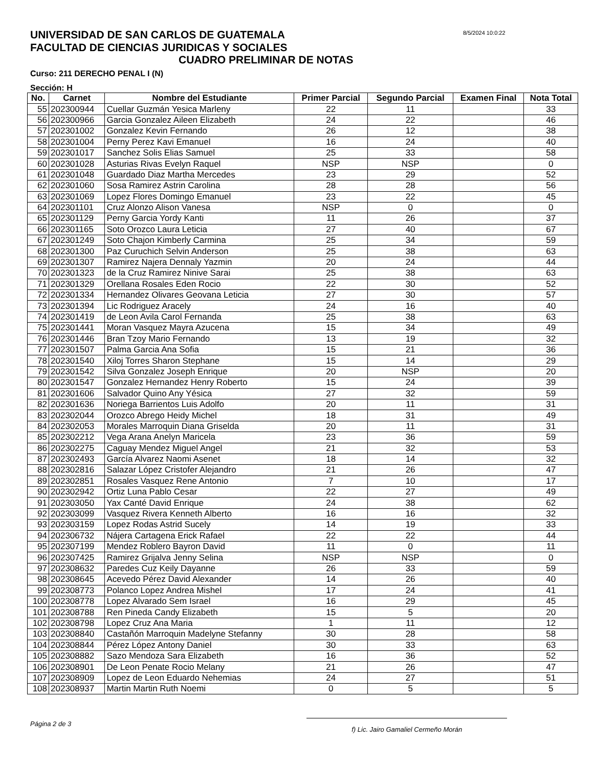UNIVERSIDAD DE SAN CARLOS DE GUATEMALA
8/5/2024 10:0:22
FACULTAD DE CIENCIAS JURIDICAS Y SOCIALES
CUADRO PRELIMINAR DE NOTAS
Curso: 211 DERECHO PENAL I (N)
Sección: H
| No. | Carnet | Nombre del Estudiante | Primer Parcial | Segundo Parcial | Examen Final | Nota Total |
| --- | --- | --- | --- | --- | --- | --- |
| 55 | 202300944 | Cuellar Guzmán Yesica Marleny | 22 | 11 | | 33 |
| 56 | 202300966 | Garcia Gonzalez Aileen Elizabeth | 24 | 22 | | 46 |
| 57 | 202301002 | Gonzalez Kevin Fernando | 26 | 12 | | 38 |
| 58 | 202301004 | Perny Perez Kavi Emanuel | 16 | 24 | | 40 |
| 59 | 202301017 | Sanchez Solis Elias Samuel | 25 | 33 | | 58 |
| 60 | 202301028 | Asturias Rivas Evelyn Raquel | NSP | NSP | | 0 |
| 61 | 202301048 | Guardado Diaz Martha Mercedes | 23 | 29 | | 52 |
| 62 | 202301060 | Sosa Ramirez Astrin Carolina | 28 | 28 | | 56 |
| 63 | 202301069 | Lopez Flores Domingo Emanuel | 23 | 22 | | 45 |
| 64 | 202301101 | Cruz Alonzo Alison Vanesa | NSP | 0 | | 0 |
| 65 | 202301129 | Perny Garcia Yordy Kanti | 11 | 26 | | 37 |
| 66 | 202301165 | Soto Orozco Laura Leticia | 27 | 40 | | 67 |
| 67 | 202301249 | Soto Chajon Kimberly Carmina | 25 | 34 | | 59 |
| 68 | 202301300 | Paz Curuchich Selvin Anderson | 25 | 38 | | 63 |
| 69 | 202301307 | Ramirez Najera Dennaly Yazmin | 20 | 24 | | 44 |
| 70 | 202301323 | de la Cruz Ramirez Ninive Sarai | 25 | 38 | | 63 |
| 71 | 202301329 | Orellana Rosales Eden Rocio | 22 | 30 | | 52 |
| 72 | 202301334 | Hernandez Olivares Geovana Leticia | 27 | 30 | | 57 |
| 73 | 202301394 | Lic Rodriguez Aracely | 24 | 16 | | 40 |
| 74 | 202301419 | de Leon Avila Carol Fernanda | 25 | 38 | | 63 |
| 75 | 202301441 | Moran Vasquez Mayra Azucena | 15 | 34 | | 49 |
| 76 | 202301446 | Bran Tzoy Mario Fernando | 13 | 19 | | 32 |
| 77 | 202301507 | Palma Garcia Ana Sofia | 15 | 21 | | 36 |
| 78 | 202301540 | Xiloj Torres Sharon Stephane | 15 | 14 | | 29 |
| 79 | 202301542 | Silva Gonzalez Joseph Enrique | 20 | NSP | | 20 |
| 80 | 202301547 | Gonzalez Hernandez Henry Roberto | 15 | 24 | | 39 |
| 81 | 202301606 | Salvador Quino Any Yésica | 27 | 32 | | 59 |
| 82 | 202301636 | Noriega Barrientos Luis Adolfo | 20 | 11 | | 31 |
| 83 | 202302044 | Orozco Abrego Heidy Michel | 18 | 31 | | 49 |
| 84 | 202302053 | Morales Marroquin Diana Griselda | 20 | 11 | | 31 |
| 85 | 202302212 | Vega Arana Anelyn Maricela | 23 | 36 | | 59 |
| 86 | 202302275 | Caguay Mendez Miguel Angel | 21 | 32 | | 53 |
| 87 | 202302493 | García Alvarez Naomi Asenet | 18 | 14 | | 32 |
| 88 | 202302816 | Salazar López Cristofer Alejandro | 21 | 26 | | 47 |
| 89 | 202302851 | Rosales Vasquez Rene Antonio | 7 | 10 | | 17 |
| 90 | 202302942 | Ortiz Luna Pablo Cesar | 22 | 27 | | 49 |
| 91 | 202303050 | Yax Canté David Enrique | 24 | 38 | | 62 |
| 92 | 202303099 | Vasquez Rivera Kenneth Alberto | 16 | 16 | | 32 |
| 93 | 202303159 | Lopez Rodas Astrid Sucely | 14 | 19 | | 33 |
| 94 | 202306732 | Nájera Cartagena Erick Rafael | 22 | 22 | | 44 |
| 95 | 202307199 | Mendez Roblero Bayron David | 11 | 0 | | 11 |
| 96 | 202307425 | Ramirez Grijalva Jenny Selina | NSP | NSP | | 0 |
| 97 | 202308632 | Paredes Cuz Keily Dayanne | 26 | 33 | | 59 |
| 98 | 202308645 | Acevedo Pérez David Alexander | 14 | 26 | | 40 |
| 99 | 202308773 | Polanco Lopez Andrea Mishel | 17 | 24 | | 41 |
| 100 | 202308778 | Lopez Alvarado Sem Israel | 16 | 29 | | 45 |
| 101 | 202308788 | Ren Pineda Candy Elizabeth | 15 | 5 | | 20 |
| 102 | 202308798 | Lopez Cruz Ana Maria | 1 | 11 | | 12 |
| 103 | 202308840 | Castañón Marroquin Madelyne Stefanny | 30 | 28 | | 58 |
| 104 | 202308844 | Pérez López Antony Daniel | 30 | 33 | | 63 |
| 105 | 202308882 | Sazo Mendoza Sara Elizabeth | 16 | 36 | | 52 |
| 106 | 202308901 | De Leon Penate Rocio Melany | 21 | 26 | | 47 |
| 107 | 202308909 | Lopez de Leon Eduardo Nehemias | 24 | 27 | | 51 |
| 108 | 202308937 | Martin Martin Ruth Noemi | 0 | 5 | | 5 |
Página 2 de 3
f) Lic. Jairo Gamaliel Cermeño Morán